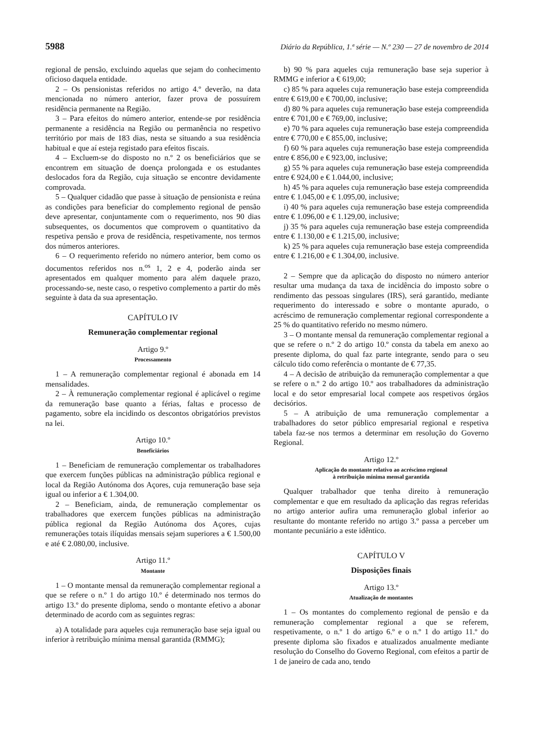5988 Diário da República, 1.ª série — N.º 230 — 27 de novembro de 2014
regional de pensão, excluindo aquelas que sejam do conhecimento oficioso daquela entidade.
2 – Os pensionistas referidos no artigo 4.º deverão, na data mencionada no número anterior, fazer prova de possuírem residência permanente na Região.
3 – Para efeitos do número anterior, entende-se por residência permanente a residência na Região ou permanência no respetivo território por mais de 183 dias, nesta se situando a sua residência habitual e que aí esteja registado para efeitos fiscais.
4 – Excluem-se do disposto no n.º 2 os beneficiários que se encontrem em situação de doença prolongada e os estudantes deslocados fora da Região, cuja situação se encontre devidamente comprovada.
5 – Qualquer cidadão que passe à situação de pensionista e reúna as condições para beneficiar do complemento regional de pensão deve apresentar, conjuntamente com o requerimento, nos 90 dias subsequentes, os documentos que comprovem o quantitativo da respetiva pensão e prova de residência, respetivamente, nos termos dos números anteriores.
6 – O requerimento referido no número anterior, bem como os documentos referidos nos n.<sup>os</sup> 1, 2 e 4, poderão ainda ser apresentados em qualquer momento para além daquele prazo, processando-se, neste caso, o respetivo complemento a partir do mês seguinte à data da sua apresentação.
CAPÍTULO IV
Remuneração complementar regional
Artigo 9.º
Processamento
1 – A remuneração complementar regional é abonada em 14 mensalidades.
2 – À remuneração complementar regional é aplicável o regime da remuneração base quanto a férias, faltas e processo de pagamento, sobre ela incidindo os descontos obrigatórios previstos na lei.
Artigo 10.º
Beneficiários
1 – Beneficiam de remuneração complementar os trabalhadores que exercem funções públicas na administração pública regional e local da Região Autónoma dos Açores, cuja remuneração base seja igual ou inferior a € 1.304,00.
2 – Beneficiam, ainda, de remuneração complementar os trabalhadores que exercem funções públicas na administração pública regional da Região Autónoma dos Açores, cujas remunerações totais ilíquidas mensais sejam superiores a € 1.500,00 e até € 2.080,00, inclusive.
Artigo 11.º
Montante
1 – O montante mensal da remuneração complementar regional a que se refere o n.º 1 do artigo 10.º é determinado nos termos do artigo 13.º do presente diploma, sendo o montante efetivo a abonar determinado de acordo com as seguintes regras:
a) A totalidade para aqueles cuja remuneração base seja igual ou inferior à retribuição mínima mensal garantida (RMMG);
b) 90 % para aqueles cuja remuneração base seja superior à RMMG e inferior a € 619,00;
c) 85 % para aqueles cuja remuneração base esteja compreendida entre € 619,00 e € 700,00, inclusive;
d) 80 % para aqueles cuja remuneração base esteja compreendida entre € 701,00 e € 769,00, inclusive;
e) 70 % para aqueles cuja remuneração base esteja compreendida entre € 770,00 e € 855,00, inclusive;
f) 60 % para aqueles cuja remuneração base esteja compreendida entre € 856,00 e € 923,00, inclusive;
g) 55 % para aqueles cuja remuneração base esteja compreendida entre € 924,00 e € 1.044,00, inclusive;
h) 45 % para aqueles cuja remuneração base esteja compreendida entre € 1.045,00 e € 1.095,00, inclusive;
i) 40 % para aqueles cuja remuneração base esteja compreendida entre € 1.096,00 e € 1.129,00, inclusive;
j) 35 % para aqueles cuja remuneração base esteja compreendida entre € 1.130,00 e € 1.215,00, inclusive;
k) 25 % para aqueles cuja remuneração base esteja compreendida entre € 1.216,00 e € 1.304,00, inclusive.
2 – Sempre que da aplicação do disposto no número anterior resultar uma mudança da taxa de incidência do imposto sobre o rendimento das pessoas singulares (IRS), será garantido, mediante requerimento do interessado e sobre o montante apurado, o acréscimo de remuneração complementar regional correspondente a 25 % do quantitativo referido no mesmo número.
3 – O montante mensal da remuneração complementar regional a que se refere o n.º 2 do artigo 10.º consta da tabela em anexo ao presente diploma, do qual faz parte integrante, sendo para o seu cálculo tido como referência o montante de € 77,35.
4 – A decisão de atribuição da remuneração complementar a que se refere o n.º 2 do artigo 10.º aos trabalhadores da administração local e do setor empresarial local compete aos respetivos órgãos decisórios.
5 – A atribuição de uma remuneração complementar a trabalhadores do setor público empresarial regional e respetiva tabela faz-se nos termos a determinar em resolução do Governo Regional.
Artigo 12.º
Aplicação do montante relativo ao acréscimo regional
à retribuição mínima mensal garantida
Qualquer trabalhador que tenha direito à remuneração complementar e que em resultado da aplicação das regras referidas no artigo anterior aufira uma remuneração global inferior ao resultante do montante referido no artigo 3.º passa a perceber um montante pecuniário a este idêntico.
CAPÍTULO V
Disposições finais
Artigo 13.º
Atualização de montantes
1 – Os montantes do complemento regional de pensão e da remuneração complementar regional a que se referem, respetivamente, o n.º 1 do artigo 6.º e o n.º 1 do artigo 11.º do presente diploma são fixados e atualizados anualmente mediante resolução do Conselho do Governo Regional, com efeitos a partir de 1 de janeiro de cada ano, tendo